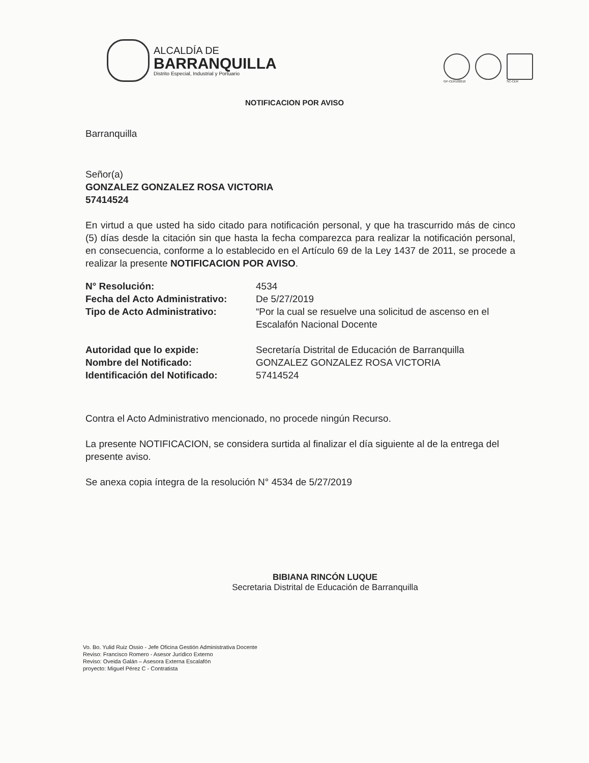ALCALDÍA DE
BARRANQUILLA
Distrito Especial, Industrial y Portuario
GP-CER102610 SC-CER
NOTIFICACION POR AVISO
Barranquilla
Señor(a)
GONZALEZ GONZALEZ ROSA VICTORIA
57414524
En virtud a que usted ha sido citado para notificación personal, y que ha trascurrido más de cinco (5) días desde la citación sin que hasta la fecha comparezca para realizar la notificación personal, en consecuencia, conforme a lo establecido en el Artículo 69 de la Ley 1437 de 2011, se procede a realizar la presente NOTIFICACION POR AVISO.
| N° Resolución: | 4534 |
| Fecha del Acto Administrativo: | De 5/27/2019 |
| Tipo de Acto Administrativo: | “Por la cual se resuelve una solicitud de ascenso en el Escalafón Nacional Docente |
| Autoridad que lo expide: | Secretaría Distrital de Educación de Barranquilla |
| Nombre del Notificado: | GONZALEZ GONZALEZ ROSA VICTORIA |
| Identificación del Notificado: | 57414524 |
Contra el Acto Administrativo mencionado, no procede ningún Recurso.
La presente NOTIFICACION, se considera surtida al finalizar el día siguiente al de la entrega del presente aviso.
Se anexa copia íntegra de la resolución N° 4534 de 5/27/2019
BIBIANA RINCÓN LUQUE
Secretaria Distrital de Educación de Barranquilla
Vo. Bo. Yulid Ruiz Ossio - Jefe Oficina Gestión Administrativa Docente
Reviso: Francisco Romero - Asesor Jurídico Externo
Reviso: Oveida Galán – Asesora Externa Escalafón
proyecto: Miguel Pérez C - Contratista